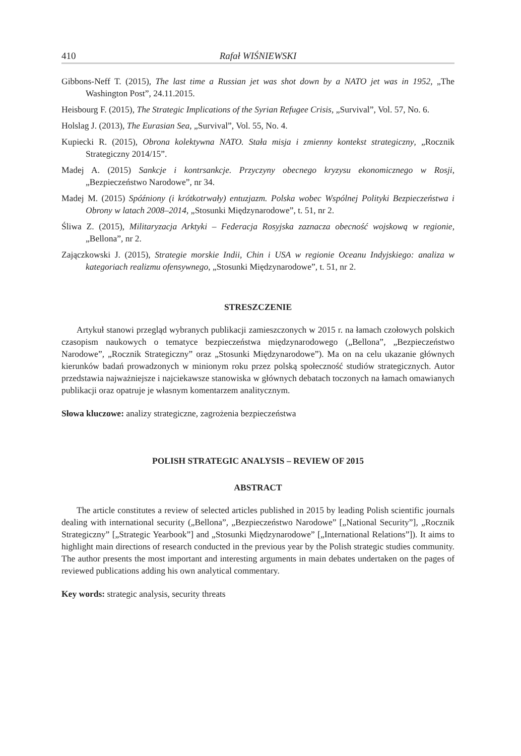410 Rafał WIŚNIEWSKI
Gibbons-Neff T. (2015), The last time a Russian jet was shot down by a NATO jet was in 1952, „The Washington Post”, 24.11.2015.
Heisbourg F. (2015), The Strategic Implications of the Syrian Refugee Crisis, „Survival”, Vol. 57, No. 6.
Holslag J. (2013), The Eurasian Sea, „Survival”, Vol. 55, No. 4.
Kupiecki R. (2015), Obrona kolektywna NATO. Stała misja i zmienny kontekst strategiczny, „Rocznik Strategiczny 2014/15”.
Madej A. (2015) Sankcje i kontrsankcje. Przyczyny obecnego kryzysu ekonomicznego w Rosji, „Bezpieczeństwo Narodowe”, nr 34.
Madej M. (2015) Spóźniony (i krótkotrwały) entuzjazm. Polska wobec Wspólnej Polityki Bezpieczeństwa i Obrony w latach 2008–2014, „Stosunki Międzynarodowe”, t. 51, nr 2.
Śliwa Z. (2015), Militaryzacja Arktyki – Federacja Rosyjska zaznacza obecność wojskową w regionie, „Bellona”, nr 2.
Zajączkowski J. (2015), Strategie morskie Indii, Chin i USA w regionie Oceanu Indyjskiego: analiza w kategoriach realizmu ofensywnego, „Stosunki Międzynarodowe”, t. 51, nr 2.
STRESZCZENIE
Artykuł stanowi przegląd wybranych publikacji zamieszczonych w 2015 r. na łamach czołowych polskich czasopism naukowych o tematyce bezpieczeństwa międzynarodowego („Bellona”, „Bezpieczeństwo Narodowe”, „Rocznik Strategiczny” oraz „Stosunki Międzynarodowe”). Ma on na celu ukazanie głównych kierunków badań prowadzonych w minionym roku przez polską społeczność studiów strategicznych. Autor przedstawia najważniejsze i najciekawsze stanowiska w głównych debatach toczonych na łamach omawianych publikacji oraz opatruje je własnym komentarzem analitycznym.
Słowa kluczowe: analizy strategiczne, zagrożenia bezpieczeństwa
POLISH STRATEGIC ANALYSIS – REVIEW OF 2015
ABSTRACT
The article constitutes a review of selected articles published in 2015 by leading Polish scientific journals dealing with international security („Bellona”, „Bezpieczeństwo Narodowe” [„National Security”], „Rocznik Strategiczny” [„Strategic Yearbook”] and „Stosunki Międzynarodowe” [„International Relations”]). It aims to highlight main directions of research conducted in the previous year by the Polish strategic studies community. The author presents the most important and interesting arguments in main debates undertaken on the pages of reviewed publications adding his own analytical commentary.
Key words: strategic analysis, security threats